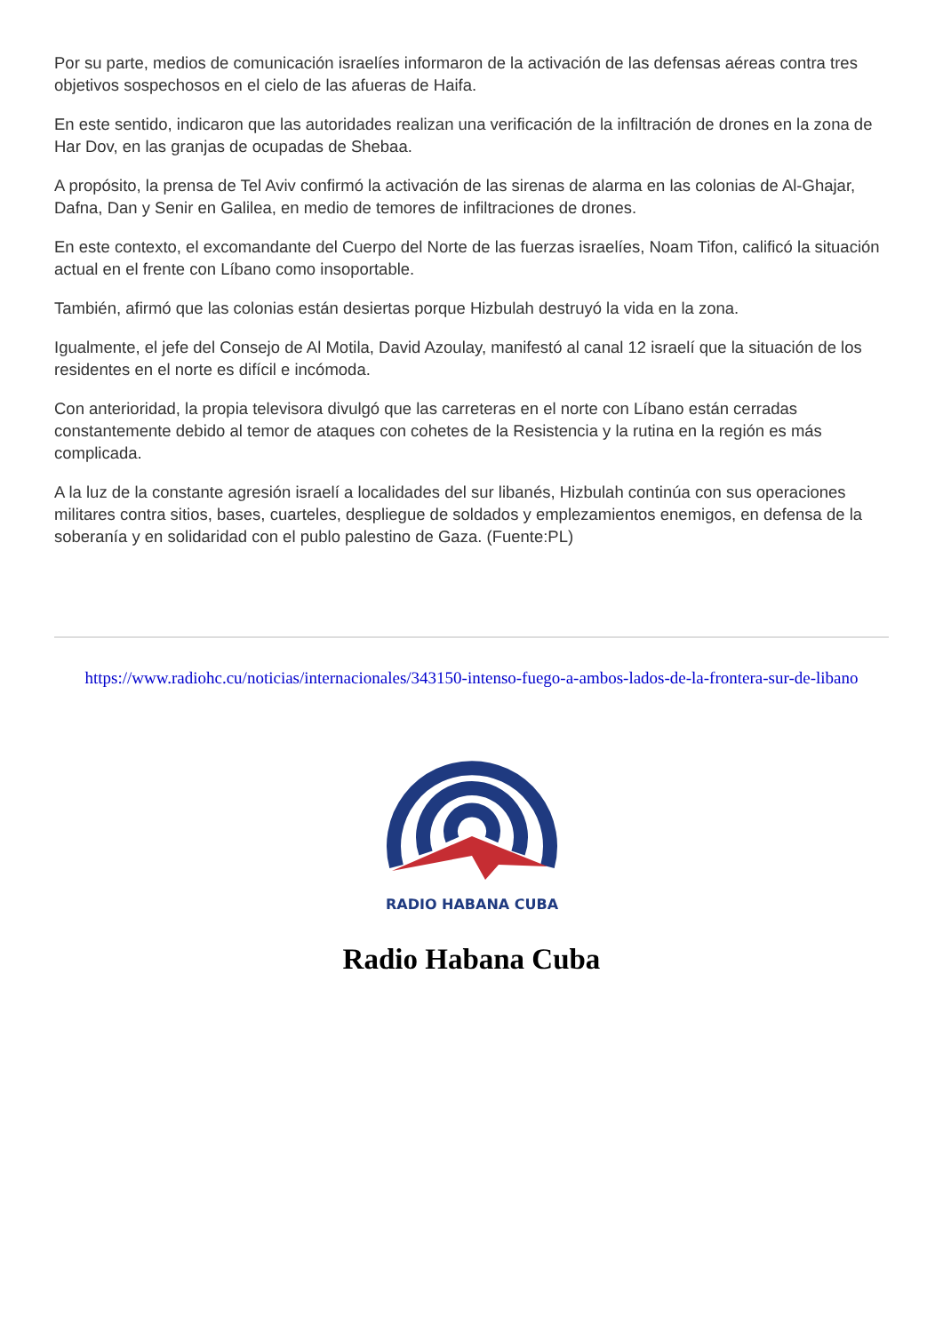Por su parte, medios de comunicación israelíes informaron de la activación de las defensas aéreas contra tres objetivos sospechosos en el cielo de las afueras de Haifa.
En este sentido, indicaron que las autoridades realizan una verificación de la infiltración de drones en la zona de Har Dov, en las granjas de ocupadas de Shebaa.
A propósito, la prensa de Tel Aviv confirmó la activación de las sirenas de alarma en las colonias de Al-Ghajar, Dafna, Dan y Senir en Galilea, en medio de temores de infiltraciones de drones.
En este contexto, el excomandante del Cuerpo del Norte de las fuerzas israelíes, Noam Tifon, calificó la situación actual en el frente con Líbano como insoportable.
También, afirmó que las colonias están desiertas porque Hizbulah destruyó la vida en la zona.
Igualmente, el jefe del Consejo de Al Motila, David Azoulay, manifestó al canal 12 israelí que la situación de los residentes en el norte es difícil e incómoda.
Con anterioridad, la propia televisora divulgó que las carreteras en el norte con Líbano están cerradas constantemente debido al temor de ataques con cohetes de la Resistencia y la rutina en la región es más complicada.
A la luz de la constante agresión israelí a localidades del sur libanés, Hizbulah continúa con sus operaciones militares contra sitios, bases, cuarteles, despliegue de soldados y emplezamientos enemigos, en defensa de la soberanía y en solidaridad con el publo palestino de Gaza. (Fuente:PL)
https://www.radiohc.cu/noticias/internacionales/343150-intenso-fuego-a-ambos-lados-de-la-frontera-sur-de-libano
RADIO HABANA CUBA
Radio Habana Cuba